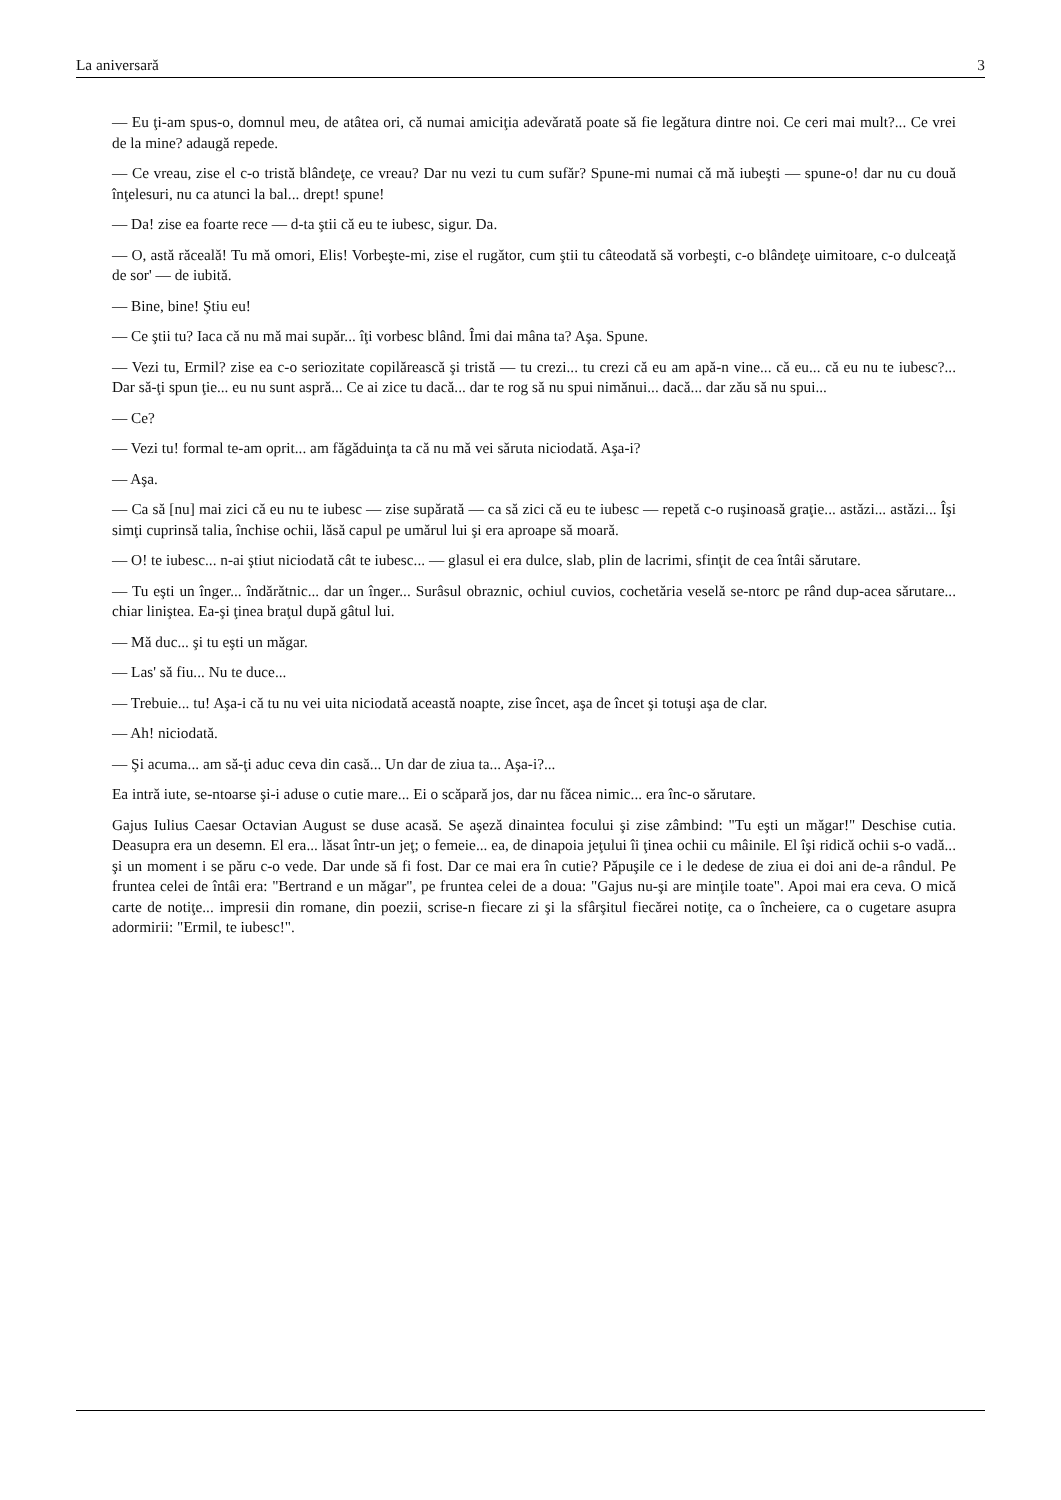La aniversară 3
— Eu ţi-am spus-o, domnul meu, de atâtea ori, că numai amiciţia adevărată poate să fie legătura dintre noi. Ce ceri mai mult?... Ce vrei de la mine? adaugă repede.
— Ce vreau, zise el c-o tristă blândeţe, ce vreau? Dar nu vezi tu cum sufăr? Spune-mi numai că mă iubeşti — spune-o! dar nu cu două înţelesuri, nu ca atunci la bal... drept! spune!
— Da! zise ea foarte rece — d-ta ştii că eu te iubesc, sigur. Da.
— O, astă răceală! Tu mă omori, Elis! Vorbeşte-mi, zise el rugător, cum ştii tu câteodată să vorbeşti, c-o blândeţe uimitoare, c-o dulceaţă de sor' — de iubită.
— Bine, bine! Ştiu eu!
— Ce ştii tu? Iaca că nu mă mai supăr... îţi vorbesc blând. Îmi dai mâna ta? Aşa. Spune.
— Vezi tu, Ermil? zise ea c-o seriozitate copilărească şi tristă — tu crezi... tu crezi că eu am apă-n vine... că eu... că eu nu te iubesc?... Dar să-ţi spun ţie... eu nu sunt aspră... Ce ai zice tu dacă... dar te rog să nu spui nimănui... dacă... dar zău să nu spui...
— Ce?
— Vezi tu! formal te-am oprit... am făgăduinţa ta că nu mă vei săruta niciodată. Aşa-i?
— Aşa.
— Ca să [nu] mai zici că eu nu te iubesc — zise supărată — ca să zici că eu te iubesc — repetă c-o ruşinoasă graţie... astăzi... astăzi... Îşi simţi cuprinsă talia, închise ochii, lăsă capul pe umărul lui şi era aproape să moară.
— O! te iubesc... n-ai ştiut niciodată cât te iubesc... — glasul ei era dulce, slab, plin de lacrimi, sfinţit de cea întâi sărutare.
— Tu eşti un înger... îndărătnic... dar un înger... Surâsul obraznic, ochiul cuvios, cochetăria veselă se-ntorc pe rând dup-acea sărutare... chiar liniştea. Ea-şi ţinea braţul după gâtul lui.
— Mă duc... şi tu eşti un măgar.
— Las' să fiu... Nu te duce...
— Trebuie... tu! Aşa-i că tu nu vei uita niciodată această noapte, zise încet, aşa de încet şi totuşi aşa de clar.
— Ah! niciodată.
— Şi acuma... am să-ţi aduc ceva din casă... Un dar de ziua ta... Aşa-i?...
Ea intră iute, se-ntoarse şi-i aduse o cutie mare... Ei o scăpară jos, dar nu făcea nimic... era înc-o sărutare.
Gajus Iulius Caesar Octavian August se duse acasă. Se aşeză dinaintea focului şi zise zâmbind: "Tu eşti un măgar!" Deschise cutia. Deasupra era un desemn. El era... lăsat într-un jeţ; o femeie... ea, de dinapoia jeţului îi ţinea ochii cu mâinile. El îşi ridică ochii s-o vadă... şi un moment i se păru c-o vede. Dar unde să fi fost. Dar ce mai era în cutie? Păpuşile ce i le dedese de ziua ei doi ani de-a rândul. Pe fruntea celei de întâi era: "Bertrand e un măgar", pe fruntea celei de a doua: "Gajus nu-şi are minţile toate". Apoi mai era ceva. O mică carte de notiţe... impresii din romane, din poezii, scrise-n fiecare zi şi la sfârşitul fiecărei notiţe, ca o încheiere, ca o cugetare asupra adormirii: "Ermil, te iubesc!".